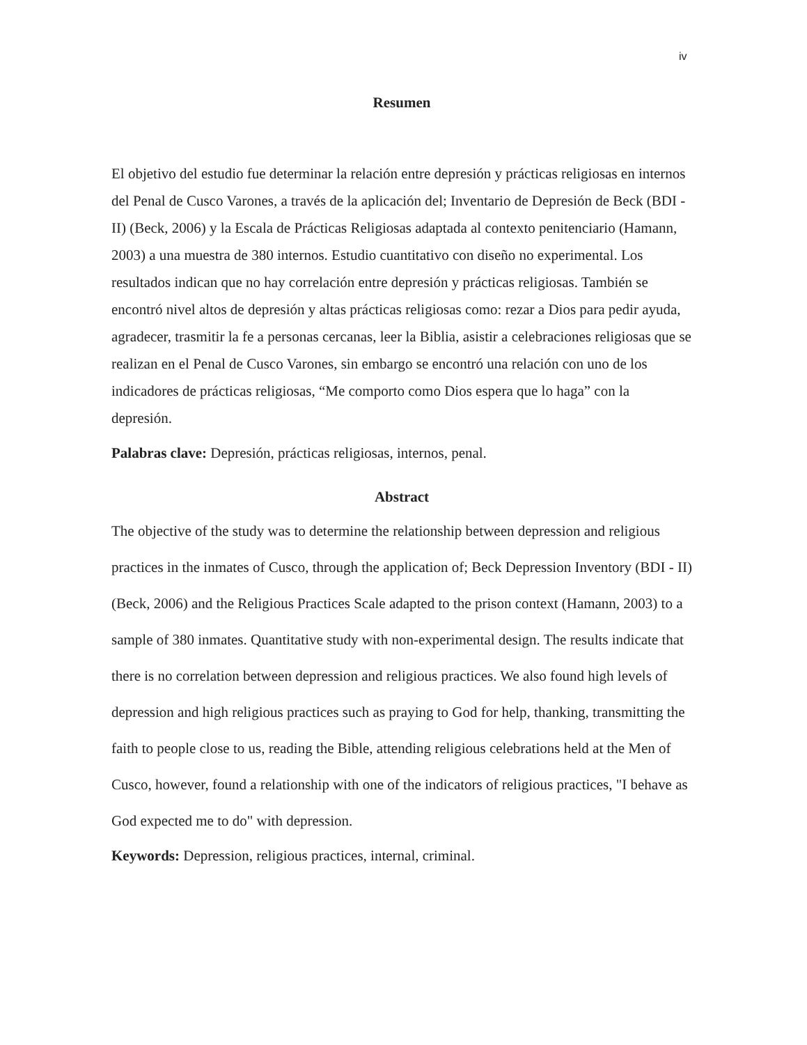iv
Resumen
El objetivo del estudio fue determinar la relación entre depresión y prácticas religiosas en internos del Penal de Cusco Varones, a través de la aplicación del; Inventario de Depresión de Beck (BDI - II) (Beck, 2006) y la Escala de Prácticas Religiosas adaptada al contexto penitenciario (Hamann, 2003) a una muestra de 380 internos. Estudio cuantitativo con diseño no experimental. Los resultados indican que no hay correlación entre depresión y prácticas religiosas. También se encontró nivel altos de depresión y altas prácticas religiosas como: rezar a Dios para pedir ayuda, agradecer, trasmitir la fe a personas cercanas, leer la Biblia, asistir a celebraciones religiosas que se realizan en el Penal de Cusco Varones, sin embargo se encontró una relación con uno de los indicadores de prácticas religiosas, “Me comporto como Dios espera que lo haga” con la depresión.
Palabras clave: Depresión, prácticas religiosas, internos, penal.
Abstract
The objective of the study was to determine the relationship between depression and religious practices in the inmates of Cusco, through the application of; Beck Depression Inventory (BDI - II) (Beck, 2006) and the Religious Practices Scale adapted to the prison context (Hamann, 2003) to a sample of 380 inmates. Quantitative study with non-experimental design. The results indicate that there is no correlation between depression and religious practices. We also found high levels of depression and high religious practices such as praying to God for help, thanking, transmitting the faith to people close to us, reading the Bible, attending religious celebrations held at the Men of Cusco, however, found a relationship with one of the indicators of religious practices, "I behave as God expected me to do" with depression.
Keywords: Depression, religious practices, internal, criminal.